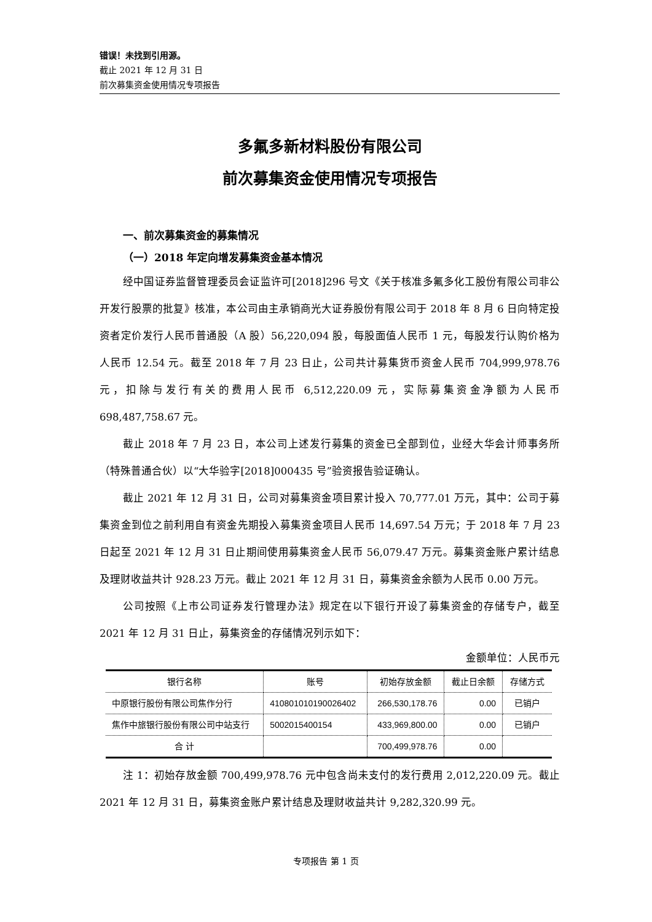错误！未找到引用源。
截止 2021 年 12 月 31 日
前次募集资金使用情况专项报告
多氟多新材料股份有限公司
前次募集资金使用情况专项报告
一、前次募集资金的募集情况
（一）2018 年定向增发募集资金基本情况
经中国证券监督管理委员会证监许可[2018]296 号文《关于核准多氟多化工股份有限公司非公开发行股票的批复》核准，本公司由主承销商光大证券股份有限公司于 2018 年 8 月 6 日向特定投资者定价发行人民币普通股（A 股）56,220,094 股，每股面值人民币 1 元，每股发行认购价格为人民币 12.54 元。截至 2018 年 7 月 23 日止，公司共计募集货币资金人民币 704,999,978.76 元，扣除与发行有关的费用人民币 6,512,220.09 元，实际募集资金净额为人民币 698,487,758.67 元。
截止 2018 年 7 月 23 日，本公司上述发行募集的资金已全部到位，业经大华会计师事务所（特殊普通合伙）以“大华验字[2018]000435 号”验资报告验证确认。
截止 2021 年 12 月 31 日，公司对募集资金项目累计投入 70,777.01 万元，其中：公司于募集资金到位之前利用自有资金先期投入募集资金项目人民币 14,697.54 万元；于 2018 年 7 月 23 日起至 2021 年 12 月 31 日止期间使用募集资金人民币 56,079.47 万元。募集资金账户累计结息及理财收益共计 928.23 万元。截止 2021 年 12 月 31 日，募集资金余额为人民币 0.00 万元。
公司按照《上市公司证券发行管理办法》规定在以下银行开设了募集资金的存储专户，截至 2021 年 12 月 31 日止，募集资金的存储情况列示如下：
金额单位：人民币元
| 银行名称 | 账号 | 初始存放金额 | 截止日余额 | 存储方式 |
| --- | --- | --- | --- | --- |
| 中原银行股份有限公司焦作分行 | 410801010190026402 | 266,530,178.76 | 0.00 | 已销户 |
| 焦作中旅银行股份有限公司中站支行 | 5002015400154 | 433,969,800.00 | 0.00 | 已销户 |
| 合 计 | | 700,499,978.76 | 0.00 | |
注 1：初始存放金额 700,499,978.76 元中包含尚未支付的发行费用 2,012,220.09 元。截止 2021 年 12 月 31 日，募集资金账户累计结息及理财收益共计 9,282,320.99 元。
专项报告 第 1 页